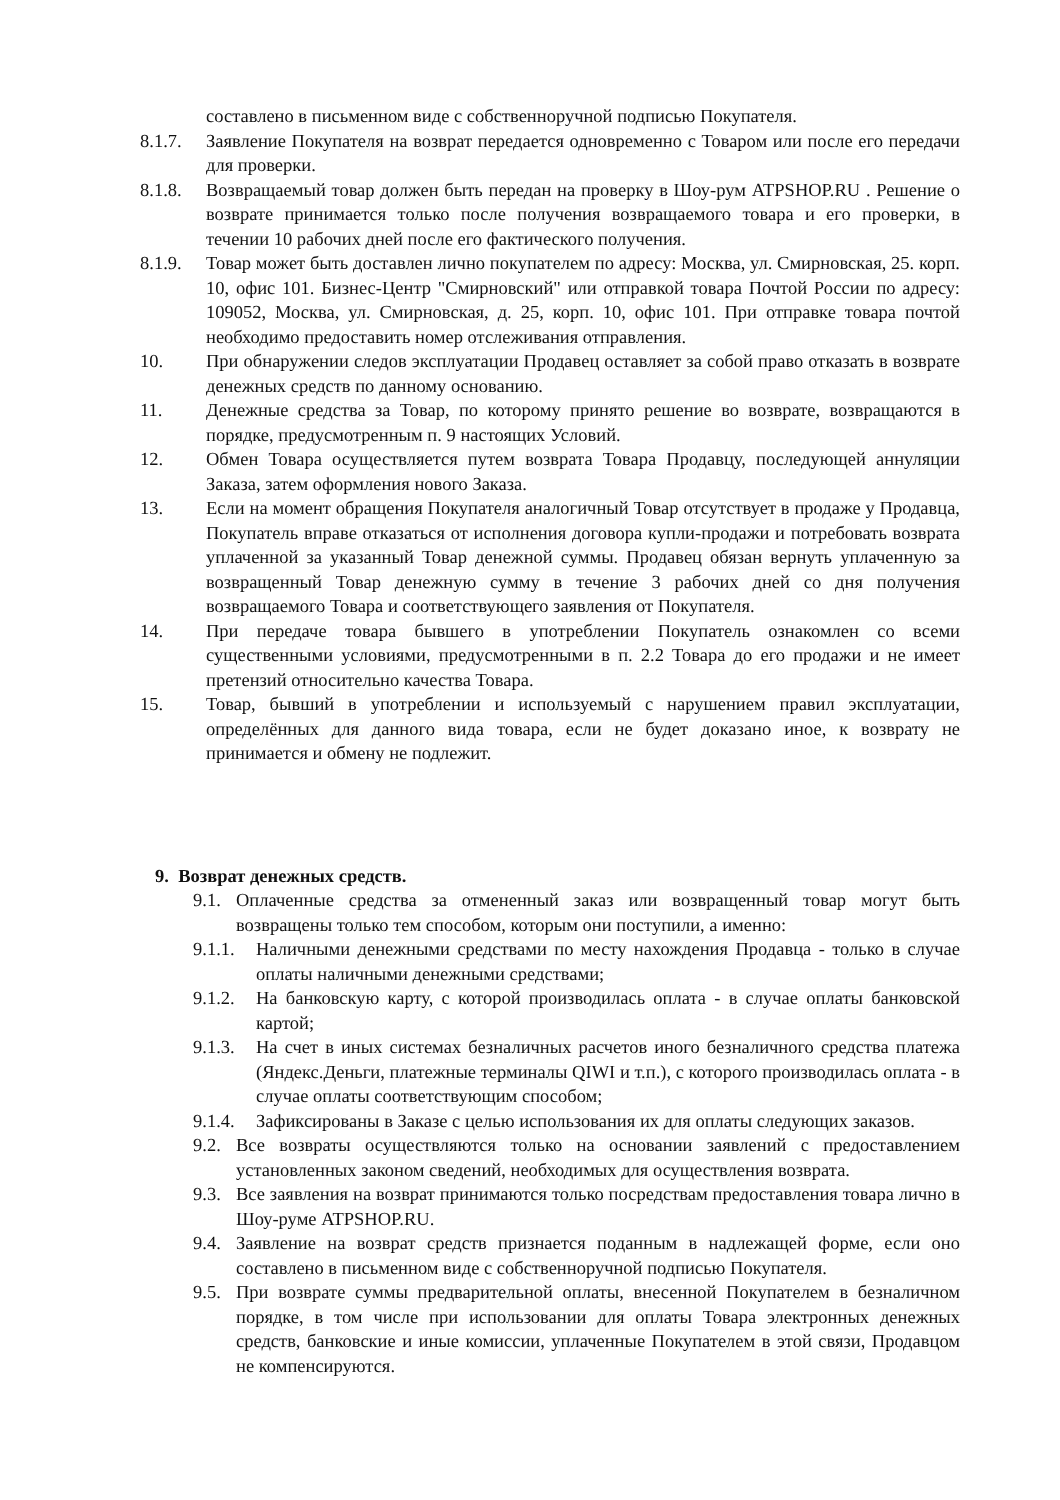составлено в письменном виде с собственноручной подписью Покупателя.
8.1.7. Заявление Покупателя на возврат передается одновременно с Товаром или после его передачи для проверки.
8.1.8. Возвращаемый товар должен быть передан на проверку в Шоу-рум ATPSHOP.RU . Решение о возврате принимается только после получения возвращаемого товара и его проверки, в течении 10 рабочих дней после его фактического получения.
8.1.9. Товар может быть доставлен лично покупателем по адресу: Москва, ул. Смирновская, 25. корп. 10, офис 101. Бизнес-Центр "Смирновский" или отправкой товара Почтой России по адресу: 109052, Москва, ул. Смирновская, д. 25, корп. 10, офис 101. При отправке товара почтой необходимо предоставить номер отслеживания отправления.
10. При обнаружении следов эксплуатации Продавец оставляет за собой право отказать в возврате денежных средств по данному основанию.
11. Денежные средства за Товар, по которому принято решение во возврате, возвращаются в порядке, предусмотренным п. 9 настоящих Условий.
12. Обмен Товара осуществляется путем возврата Товара Продавцу, последующей аннуляции Заказа, затем оформления нового Заказа.
13. Если на момент обращения Покупателя аналогичный Товар отсутствует в продаже у Продавца, Покупатель вправе отказаться от исполнения договора купли-продажи и потребовать возврата уплаченной за указанный Товар денежной суммы. Продавец обязан вернуть уплаченную за возвращенный Товар денежную сумму в течение 3 рабочих дней со дня получения возвращаемого Товара и соответствующего заявления от Покупателя.
14. При передаче товара бывшего в употреблении Покупатель ознакомлен со всеми существенными условиями, предусмотренными в п. 2.2 Товара до его продажи и не имеет претензий относительно качества Товара.
15. Товар, бывший в употреблении и используемый с нарушением правил эксплуатации, определённых для данного вида товара, если не будет доказано иное, к возврату не принимается и обмену не подлежит.
9. Возврат денежных средств.
9.1. Оплаченные средства за отмененный заказ или возвращенный товар могут быть возвращены только тем способом, которым они поступили, а именно:
9.1.1. Наличными денежными средствами по месту нахождения Продавца - только в случае оплаты наличными денежными средствами;
9.1.2. На банковскую карту, с которой производилась оплата - в случае оплаты банковской картой;
9.1.3. На счет в иных системах безналичных расчетов иного безналичного средства платежа (Яндекс.Деньги, платежные терминалы QIWI и т.п.), с которого производилась оплата - в случае оплаты соответствующим способом;
9.1.4. Зафиксированы в Заказе с целью использования их для оплаты следующих заказов.
9.2. Все возвраты осуществляются только на основании заявлений с предоставлением установленных законом сведений, необходимых для осуществления возврата.
9.3. Все заявления на возврат принимаются только посредствам предоставления товара лично в Шоу-руме ATPSHOP.RU.
9.4. Заявление на возврат средств признается поданным в надлежащей форме, если оно составлено в письменном виде с собственноручной подписью Покупателя.
9.5. При возврате суммы предварительной оплаты, внесенной Покупателем в безналичном порядке, в том числе при использовании для оплаты Товара электронных денежных средств, банковские и иные комиссии, уплаченные Покупателем в этой связи, Продавцом не компенсируются.